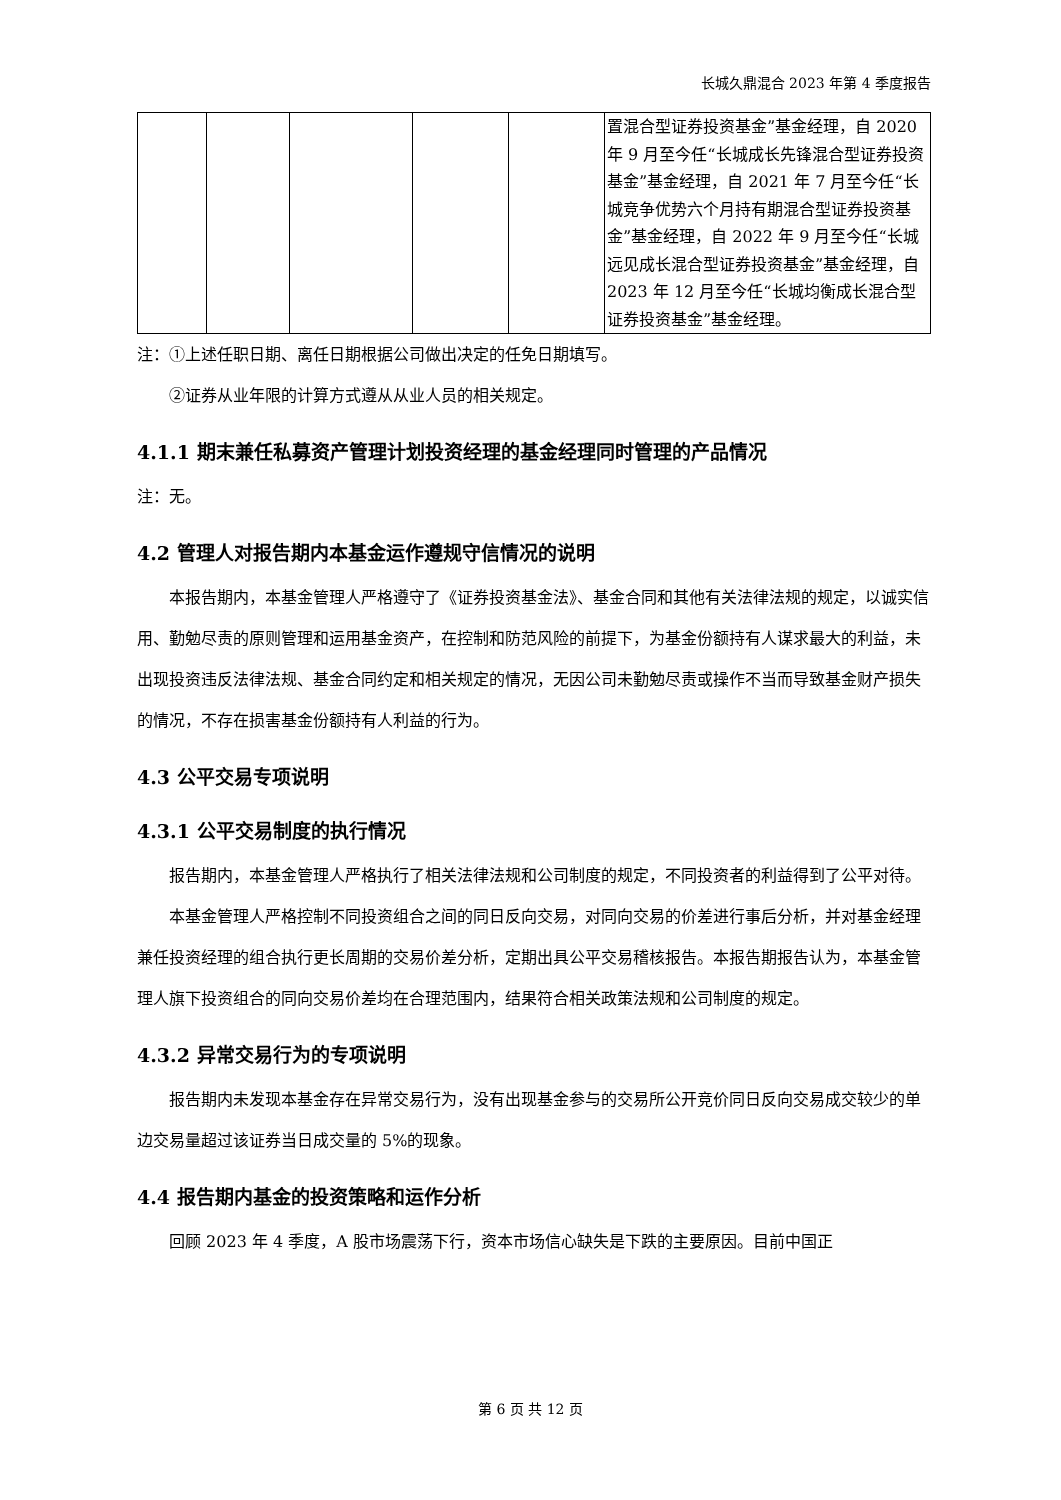长城久鼎混合 2023 年第 4 季度报告
| | | | | | 置混合型证券投资基金”基金经理，自 2020 年 9 月至今任“长城成长先锋混合型证券投资基金”基金经理，自 2021 年 7 月至今任“长城竞争优势六个月持有期混合型证券投资基金”基金经理，自 2022 年 9 月至今任“长城远见成长混合型证券投资基金”基金经理，自 2023 年 12 月至今任“长城均衡成长混合型证券投资基金”基金经理。 |
注：①上述任职日期、离任日期根据公司做出决定的任免日期填写。
②证券从业年限的计算方式遵从从业人员的相关规定。
4.1.1 期末兼任私募资产管理计划投资经理的基金经理同时管理的产品情况
注：无。
4.2 管理人对报告期内本基金运作遵规守信情况的说明
本报告期内，本基金管理人严格遵守了《证券投资基金法》、基金合同和其他有关法律法规的规定，以诚实信用、勤勉尽责的原则管理和运用基金资产，在控制和防范风险的前提下，为基金份额持有人谋求最大的利益，未出现投资违反法律法规、基金合同约定和相关规定的情况，无因公司未勤勉尽责或操作不当而导致基金财产损失的情况，不存在损害基金份额持有人利益的行为。
4.3 公平交易专项说明
4.3.1 公平交易制度的执行情况
报告期内，本基金管理人严格执行了相关法律法规和公司制度的规定，不同投资者的利益得到了公平对待。
本基金管理人严格控制不同投资组合之间的同日反向交易，对同向交易的价差进行事后分析，并对基金经理兼任投资经理的组合执行更长周期的交易价差分析，定期出具公平交易稽核报告。本报告期报告认为，本基金管理人旗下投资组合的同向交易价差均在合理范围内，结果符合相关政策法规和公司制度的规定。
4.3.2 异常交易行为的专项说明
报告期内未发现本基金存在异常交易行为，没有出现基金参与的交易所公开竞价同日反向交易成交较少的单边交易量超过该证券当日成交量的 5%的现象。
4.4 报告期内基金的投资策略和运作分析
回顾 2023 年 4 季度，A 股市场震荡下行，资本市场信心缺失是下跌的主要原因。目前中国正
第 6 页 共 12 页